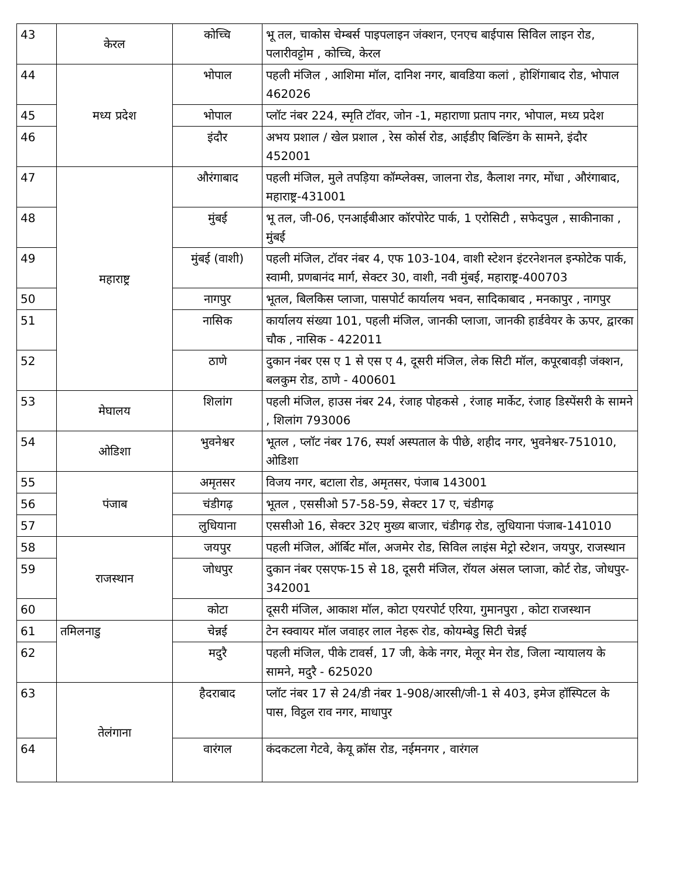| 43 | केरल | कोच्चि | भू तल, चाकोस चेम्बर्स पाइपलाइन जंक्शन, एनएच बाईपास सिविल लाइन रोड, पलारीवट्टोम , कोच्चि, केरल |
| 44 | मध्य प्रदेश | भोपाल | पहली मंजिल , आशिमा मॉल, दानिश नगर, बावडिया कलां , होशिंगाबाद रोड, भोपाल 462026 |
| 45 | | भोपाल | प्लॉट नंबर 224, स्मृति टॉवर, जोन -1, महाराणा प्रताप नगर, भोपाल, मध्य प्रदेश |
| 46 | | इंदौर | अभय प्रशाल / खेल प्रशाल , रेस कोर्स रोड, आईडीए बिल्डिंग के सामने, इंदौर 452001 |
| 47 | महाराष्ट्र | औरंगाबाद | पहली मंजिल, मुले तपड़िया कॉम्प्लेक्स, जालना रोड, कैलाश नगर, मोंधा , औरंगाबाद, महाराष्ट्र-431001 |
| 48 | | मुंबई | भू तल, जी-06, एनआईबीआर कॉरपोरेट पार्क, 1 एरोसिटी , सफेदपुल , साकीनाका , मुंबई |
| 49 | | मुंबई (वाशी) | पहली मंजिल, टॉवर नंबर 4, एफ 103-104, वाशी स्टेशन इंटरनेशनल इन्फोटेक पार्क, स्वामी, प्रणबानंद मार्ग, सेक्टर 30, वाशी, नवी मुंबई, महाराष्ट्र-400703 |
| 50 | | नागपुर | भूतल, बिलकिस प्लाजा, पासपोर्ट कार्यालय भवन, सादिकाबाद , मनकापुर , नागपुर |
| 51 | | नासिक | कार्यालय संख्या 101, पहली मंजिल, जानकी प्लाजा, जानकी हार्डवेयर के ऊपर, द्वारका चौक , नासिक - 422011 |
| 52 | | ठाणे | दुकान नंबर एस ए 1 से एस ए 4, दूसरी मंजिल, लेक सिटी मॉल, कपूरबावड़ी जंक्शन, बलकुम रोड, ठाणे - 400601 |
| 53 | मेघालय | शिलांग | पहली मंजिल, हाउस नंबर 24, रंजाह पोहकसे , रंजाह मार्केट, रंजाह डिस्पेंसरी के सामने , शिलांग 793006 |
| 54 | ओडिशा | भुवनेश्वर | भूतल , प्लॉट नंबर 176, स्पर्श अस्पताल के पीछे, शहीद नगर, भुवनेश्वर-751010, ओडिशा |
| 55 | पंजाब | अमृतसर | विजय नगर, बटाला रोड, अमृतसर, पंजाब 143001 |
| 56 | | चंडीगढ़ | भूतल , एससीओ 57-58-59, सेक्टर 17 ए, चंडीगढ़ |
| 57 | | लुधियाना | एससीओ 16, सेक्टर 32ए मुख्य बाजार, चंडीगढ़ रोड, लुधियाना पंजाब-141010 |
| 58 | राजस्थान | जयपुर | पहली मंजिल, ऑर्बिट मॉल, अजमेर रोड, सिविल लाइंस मेट्रो स्टेशन, जयपुर, राजस्थान |
| 59 | | जोधपुर | दुकान नंबर एसएफ-15 से 18, दूसरी मंजिल, रॉयल अंसल प्लाजा, कोर्ट रोड, जोधपुर- 342001 |
| 60 | | कोटा | दूसरी मंजिल, आकाश मॉल, कोटा एयरपोर्ट एरिया, गुमानपुरा , कोटा राजस्थान |
| 61 | तमिलनाडु | चेन्नई | टेन स्क्वायर मॉल जवाहर लाल नेहरू रोड, कोयम्बेडु सिटी चेन्नई |
| 62 | | मदुरै | पहली मंजिल, पीके टावर्स, 17 जी, केके नगर, मेलूर मेन रोड, जिला न्यायालय के सामने, मदुरै - 625020 |
| 63 | तेलंगाना | हैदराबाद | प्लॉट नंबर 17 से 24/डी नंबर 1-908/आरसी/जी-1 से 403, इमेज हॉस्पिटल के पास, विट्ठल राव नगर, माधापुर |
| 64 | | वारंगल | कंदकटला गेटवे, केयू क्रॉस रोड, नईमनगर , वारंगल |